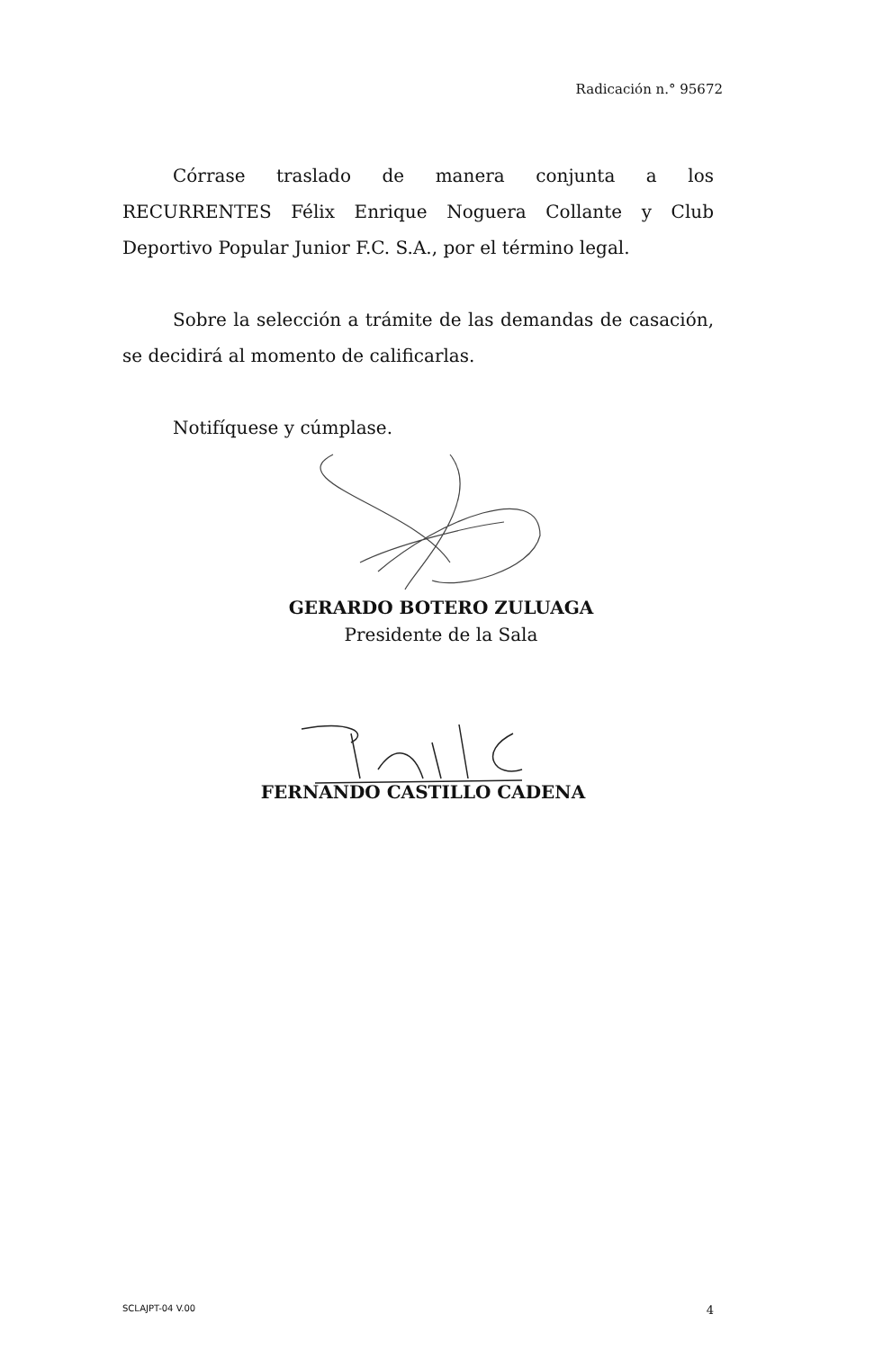Radicación n.° 95672
Córrase traslado de manera conjunta a los RECURRENTES Félix Enrique Noguera Collante y Club Deportivo Popular Junior F.C. S.A., por el término legal.
Sobre la selección a trámite de las demandas de casación, se decidirá al momento de calificarlas.
Notifíquese y cúmplase.
GERARDO BOTERO ZULUAGA
Presidente de la Sala
FERNANDO CASTILLO CADENA
SCLAJPT-04 V.00 4